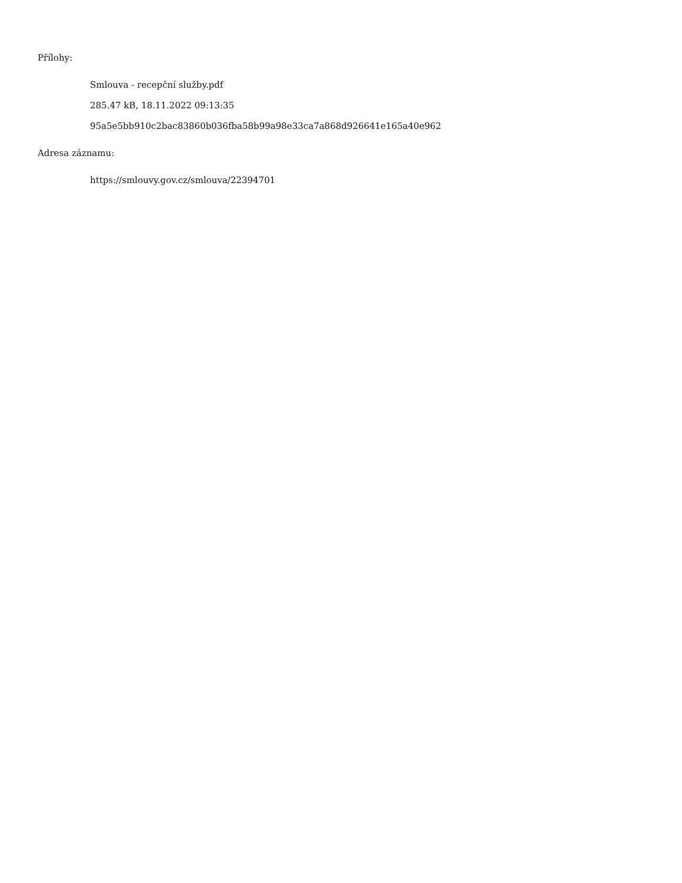Přílohy:
Smlouva - recepční služby.pdf
285.47 kB, 18.11.2022 09:13:35
95a5e5bb910c2bac83860b036fba58b99a98e33ca7a868d926641e165a40e962
Adresa záznamu:
https://smlouvy.gov.cz/smlouva/22394701